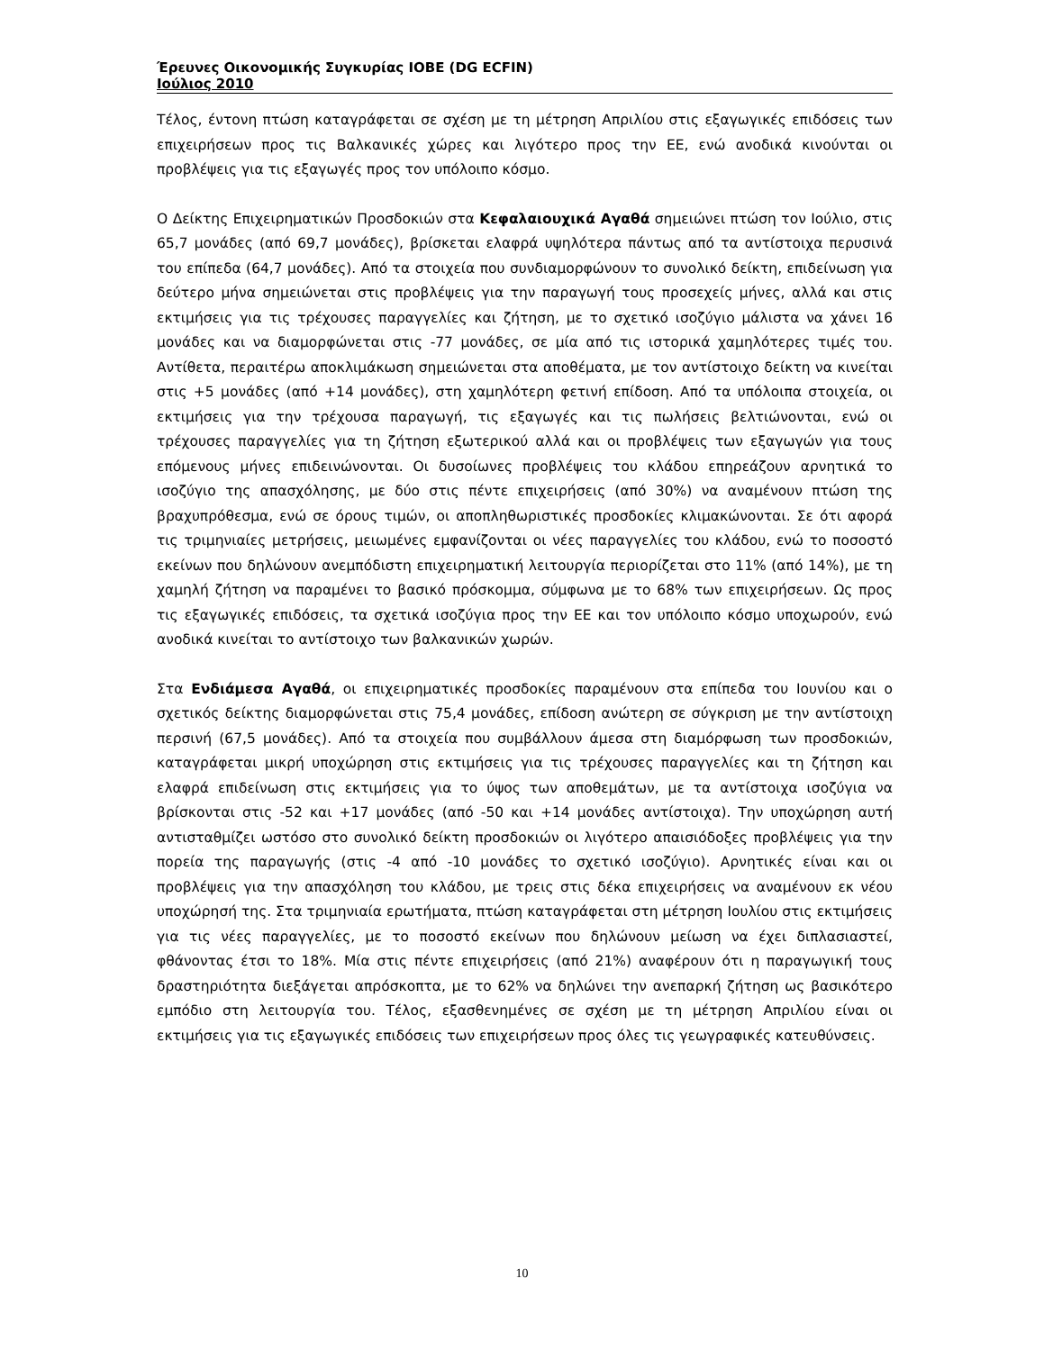Έρευνες Οικονομικής Συγκυρίας ΙΟΒΕ (DG ECFIN)
Ιούλιος 2010
Τέλος, έντονη πτώση καταγράφεται σε σχέση με τη μέτρηση Απριλίου στις εξαγωγικές επιδόσεις των επιχειρήσεων προς τις Βαλκανικές χώρες και λιγότερο προς την ΕΕ, ενώ ανοδικά κινούνται οι προβλέψεις για τις εξαγωγές προς τον υπόλοιπο κόσμο.
Ο Δείκτης Επιχειρηματικών Προσδοκιών στα Κεφαλαιουχικά Αγαθά σημειώνει πτώση τον Ιούλιο, στις 65,7 μονάδες (από 69,7 μονάδες), βρίσκεται ελαφρά υψηλότερα πάντως από τα αντίστοιχα περυσινά του επίπεδα (64,7 μονάδες). Από τα στοιχεία που συνδιαμορφώνουν το συνολικό δείκτη, επιδείνωση για δεύτερο μήνα σημειώνεται στις προβλέψεις για την παραγωγή τους προσεχείς μήνες, αλλά και στις εκτιμήσεις για τις τρέχουσες παραγγελίες και ζήτηση, με το σχετικό ισοζύγιο μάλιστα να χάνει 16 μονάδες και να διαμορφώνεται στις -77 μονάδες, σε μία από τις ιστορικά χαμηλότερες τιμές του. Αντίθετα, περαιτέρω αποκλιμάκωση σημειώνεται στα αποθέματα, με τον αντίστοιχο δείκτη να κινείται στις +5 μονάδες (από +14 μονάδες), στη χαμηλότερη φετινή επίδοση. Από τα υπόλοιπα στοιχεία, οι εκτιμήσεις για την τρέχουσα παραγωγή, τις εξαγωγές και τις πωλήσεις βελτιώνονται, ενώ οι τρέχουσες παραγγελίες για τη ζήτηση εξωτερικού αλλά και οι προβλέψεις των εξαγωγών για τους επόμενους μήνες επιδεινώνονται. Οι δυσοίωνες προβλέψεις του κλάδου επηρεάζουν αρνητικά το ισοζύγιο της απασχόλησης, με δύο στις πέντε επιχειρήσεις (από 30%) να αναμένουν πτώση της βραχυπρόθεσμα, ενώ σε όρους τιμών, οι αποπληθωριστικές προσδοκίες κλιμακώνονται. Σε ότι αφορά τις τριμηνιαίες μετρήσεις, μειωμένες εμφανίζονται οι νέες παραγγελίες του κλάδου, ενώ το ποσοστό εκείνων που δηλώνουν ανεμπόδιστη επιχειρηματική λειτουργία περιορίζεται στο 11% (από 14%), με τη χαμηλή ζήτηση να παραμένει το βασικό πρόσκομμα, σύμφωνα με το 68% των επιχειρήσεων. Ως προς τις εξαγωγικές επιδόσεις, τα σχετικά ισοζύγια προς την ΕΕ και τον υπόλοιπο κόσμο υποχωρούν, ενώ ανοδικά κινείται το αντίστοιχο των βαλκανικών χωρών.
Στα Ενδιάμεσα Αγαθά, οι επιχειρηματικές προσδοκίες παραμένουν στα επίπεδα του Ιουνίου και ο σχετικός δείκτης διαμορφώνεται στις 75,4 μονάδες, επίδοση ανώτερη σε σύγκριση με την αντίστοιχη περσινή (67,5 μονάδες). Από τα στοιχεία που συμβάλλουν άμεσα στη διαμόρφωση των προσδοκιών, καταγράφεται μικρή υποχώρηση στις εκτιμήσεις για τις τρέχουσες παραγγελίες και τη ζήτηση και ελαφρά επιδείνωση στις εκτιμήσεις για το ύψος των αποθεμάτων, με τα αντίστοιχα ισοζύγια να βρίσκονται στις -52 και +17 μονάδες (από -50 και +14 μονάδες αντίστοιχα). Την υποχώρηση αυτή αντισταθμίζει ωστόσο στο συνολικό δείκτη προσδοκιών οι λιγότερο απαισιόδοξες προβλέψεις για την πορεία της παραγωγής (στις -4 από -10 μονάδες το σχετικό ισοζύγιο). Αρνητικές είναι και οι προβλέψεις για την απασχόληση του κλάδου, με τρεις στις δέκα επιχειρήσεις να αναμένουν εκ νέου υποχώρησή της. Στα τριμηνιαία ερωτήματα, πτώση καταγράφεται στη μέτρηση Ιουλίου στις εκτιμήσεις για τις νέες παραγγελίες, με το ποσοστό εκείνων που δηλώνουν μείωση να έχει διπλασιαστεί, φθάνοντας έτσι το 18%. Μία στις πέντε επιχειρήσεις (από 21%) αναφέρουν ότι η παραγωγική τους δραστηριότητα διεξάγεται απρόσκοπτα, με το 62% να δηλώνει την ανεπαρκή ζήτηση ως βασικότερο εμπόδιο στη λειτουργία του. Τέλος, εξασθενημένες σε σχέση με τη μέτρηση Απριλίου είναι οι εκτιμήσεις για τις εξαγωγικές επιδόσεις των επιχειρήσεων προς όλες τις γεωγραφικές κατευθύνσεις.
10